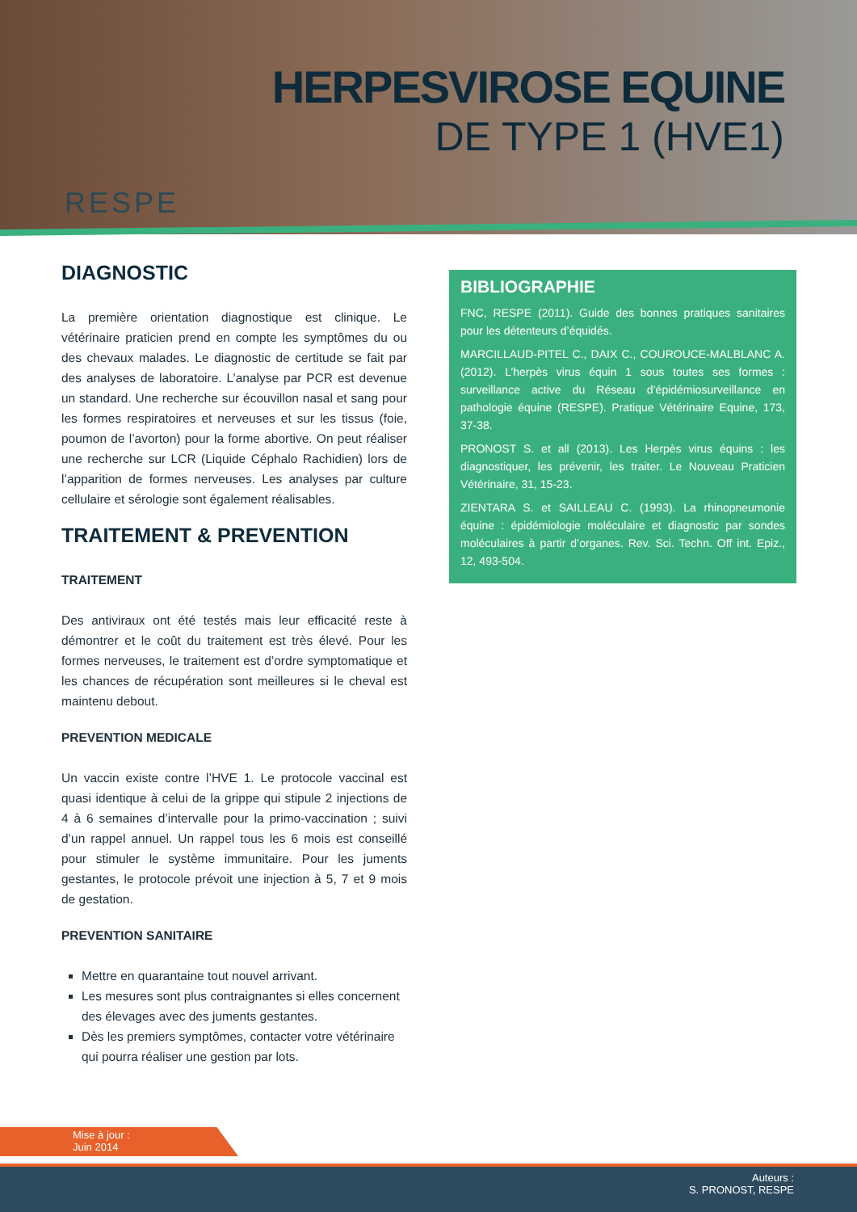HERPESVIROSE EQUINE
DE TYPE 1 (HVE1)
RESPE
DIAGNOSTIC
La première orientation diagnostique est clinique. Le vétérinaire praticien prend en compte les symptômes du ou des chevaux malades. Le diagnostic de certitude se fait par des analyses de laboratoire. L’analyse par PCR est devenue un standard. Une recherche sur écouvillon nasal et sang pour les formes respiratoires et nerveuses et sur les tissus (foie, poumon de l’avorton) pour la forme abortive. On peut réaliser une recherche sur LCR (Liquide Céphalo Rachidien) lors de l’apparition de formes nerveuses. Les analyses par culture cellulaire et sérologie sont également réalisables.
TRAITEMENT & PREVENTION
TRAITEMENT
Des antiviraux ont été testés mais leur efficacité reste à démontrer et le coût du traitement est très élevé. Pour les formes nerveuses, le traitement est d’ordre symptomatique et les chances de récupération sont meilleures si le cheval est maintenu debout.
PREVENTION MEDICALE
Un vaccin existe contre l’HVE 1. Le protocole vaccinal est quasi identique à celui de la grippe qui stipule 2 injections de 4 à 6 semaines d’intervalle pour la primo-vaccination ; suivi d’un rappel annuel. Un rappel tous les 6 mois est conseillé pour stimuler le système immunitaire. Pour les juments gestantes, le protocole prévoit une injection à 5, 7 et 9 mois de gestation.
PREVENTION SANITAIRE
Mettre en quarantaine tout nouvel arrivant.
Les mesures sont plus contraignantes si elles concernent des élevages avec des juments gestantes.
Dès les premiers symptômes, contacter votre vétérinaire qui pourra réaliser une gestion par lots.
BIBLIOGRAPHIE
FNC, RESPE (2011). Guide des bonnes pratiques sanitaires pour les détenteurs d’équidés.
MARCILLAUD-PITEL C., DAIX C., COUROUCE-MALBLANC A. (2012). L’herpès virus équin 1 sous toutes ses formes : surveillance active du Réseau d’épidémiosurveillance en pathologie équine (RESPE). Pratique Vétérinaire Equine, 173, 37-38.
PRONOST S. et all (2013). Les Herpès virus équins : les diagnostiquer, les prévenir, les traiter. Le Nouveau Praticien Vétérinaire, 31, 15-23.
ZIENTARA S. et SAILLEAU C. (1993). La rhinopneumonie équine : épidémiologie moléculaire et diagnostic par sondes moléculaires à partir d’organes. Rev. Sci. Techn. Off int. Epiz., 12, 493-504.
Mise à jour :
Juin 2014
Auteurs :
S. PRONOST, RESPE